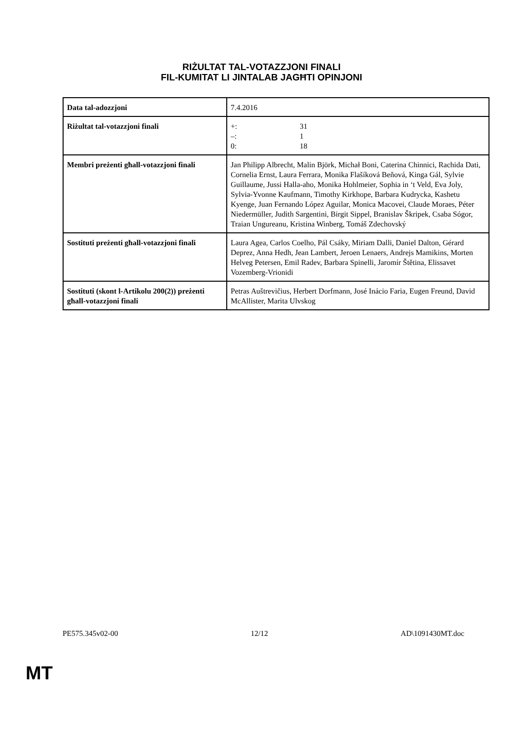RIŻULTAT TAL-VOTAZZJONI FINALI
FIL-KUMITAT LI JINTALAB JAGĦTI OPINJONI
| Data tal-adozzjoni | 7.4.2016 |
| Riżultat tal-votazzjoni finali | +: 31 –: 1 0: 18 |
| Membri preżenti għall-votazzjoni finali | Jan Philipp Albrecht, Malin Björk, Michał Boni, Caterina Chinnici, Rachida Dati, Cornelia Ernst, Laura Ferrara, Monika Flašíková Beňová, Kinga Gál, Sylvie Guillaume, Jussi Halla-aho, Monika Hohlmeier, Sophia in ‘t Veld, Eva Joly, Sylvia-Yvonne Kaufmann, Timothy Kirkhope, Barbara Kudrycka, Kashetu Kyenge, Juan Fernando López Aguilar, Monica Macovei, Claude Moraes, Péter Niedermüller, Judith Sargentini, Birgit Sippel, Branislav Škripek, Csaba Sógor, Traian Ungureanu, Kristina Winberg, Tomáš Zdechovský |
| Sostituti preżenti għall-votazzjoni finali | Laura Agea, Carlos Coelho, Pál Csáky, Miriam Dalli, Daniel Dalton, Gérard Deprez, Anna Hedh, Jean Lambert, Jeroen Lenaers, Andrejs Mamikins, Morten Helveg Petersen, Emil Radev, Barbara Spinelli, Jaromír Štětina, Elissavet Vozemberg-Vrionidi |
| Sostituti (skont l-Artikolu 200(2)) preżenti għall-votazzjoni finali | Petras Auštrevičius, Herbert Dorfmann, José Inácio Faria, Eugen Freund, David McAllister, Marita Ulvskog |
PE575.345v02-00 12/12 AD\1091430MT.doc
MT